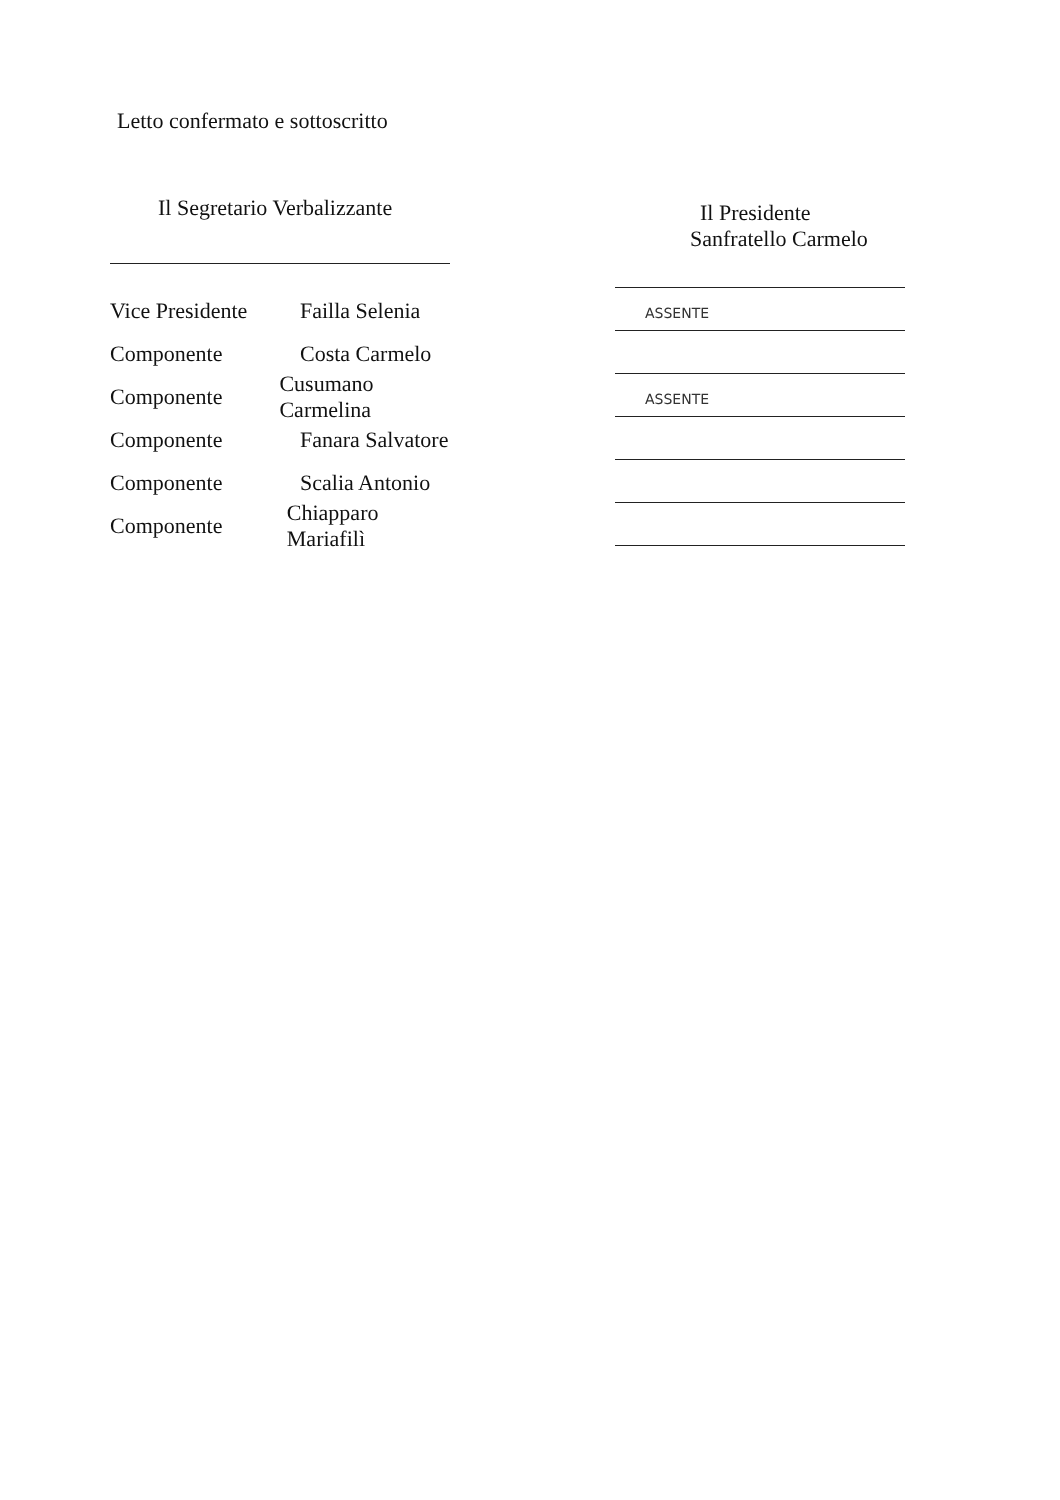Letto confermato e sottoscritto
Il Segretario Verbalizzante
Vice Presidente Failla Selenia
Componente Costa Carmelo
Componente Cusumano Carmelina
Componente Fanara Salvatore
Componente Scalia Antonio
Componente Chiapparo Mariafilì
Il Presidente
Sanfratello Carmelo
ASSENTE
ASSENTE